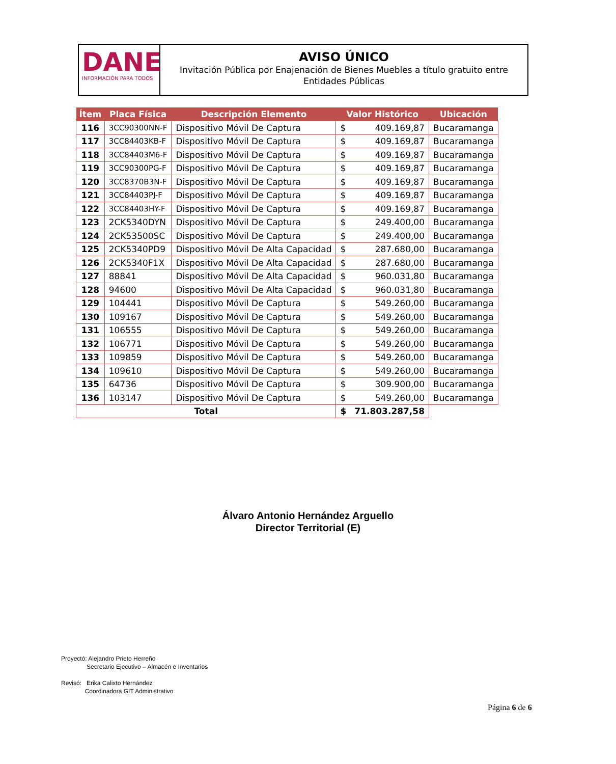DANE
INFORMACIÓN PARA TODOS
AVISO ÚNICO
Invitación Pública por Enajenación de Bienes Muebles a título gratuito entre Entidades Públicas
| Ítem | Placa Física | Descripción Elemento | Valor Histórico | | Ubicación |
| --- | --- | --- | --- | --- | --- |
| 116 | 3CC90300NN-F | Dispositivo Móvil De Captura | $ | 409.169,87 | Bucaramanga |
| 117 | 3CC84403KB-F | Dispositivo Móvil De Captura | $ | 409.169,87 | Bucaramanga |
| 118 | 3CC84403M6-F | Dispositivo Móvil De Captura | $ | 409.169,87 | Bucaramanga |
| 119 | 3CC90300PG-F | Dispositivo Móvil De Captura | $ | 409.169,87 | Bucaramanga |
| 120 | 3CC8370B3N-F | Dispositivo Móvil De Captura | $ | 409.169,87 | Bucaramanga |
| 121 | 3CC84403PJ-F | Dispositivo Móvil De Captura | $ | 409.169,87 | Bucaramanga |
| 122 | 3CC84403HY-F | Dispositivo Móvil De Captura | $ | 409.169,87 | Bucaramanga |
| 123 | 2CK5340DYN | Dispositivo Móvil De Captura | $ | 249.400,00 | Bucaramanga |
| 124 | 2CK53500SC | Dispositivo Móvil De Captura | $ | 249.400,00 | Bucaramanga |
| 125 | 2CK5340PD9 | Dispositivo Móvil De Alta Capacidad | $ | 287.680,00 | Bucaramanga |
| 126 | 2CK5340F1X | Dispositivo Móvil De Alta Capacidad | $ | 287.680,00 | Bucaramanga |
| 127 | 88841 | Dispositivo Móvil De Alta Capacidad | $ | 960.031,80 | Bucaramanga |
| 128 | 94600 | Dispositivo Móvil De Alta Capacidad | $ | 960.031,80 | Bucaramanga |
| 129 | 104441 | Dispositivo Móvil De Captura | $ | 549.260,00 | Bucaramanga |
| 130 | 109167 | Dispositivo Móvil De Captura | $ | 549.260,00 | Bucaramanga |
| 131 | 106555 | Dispositivo Móvil De Captura | $ | 549.260,00 | Bucaramanga |
| 132 | 106771 | Dispositivo Móvil De Captura | $ | 549.260,00 | Bucaramanga |
| 133 | 109859 | Dispositivo Móvil De Captura | $ | 549.260,00 | Bucaramanga |
| 134 | 109610 | Dispositivo Móvil De Captura | $ | 549.260,00 | Bucaramanga |
| 135 | 64736 | Dispositivo Móvil De Captura | $ | 309.900,00 | Bucaramanga |
| 136 | 103147 | Dispositivo Móvil De Captura | $ | 549.260,00 | Bucaramanga |
| Total | | | $ | 71.803.287,58 | |
Álvaro Antonio Hernández Arguello
Director Territorial (E)
Proyectó: Alejandro Prieto Herreño
Secretario Ejecutivo – Almacén e Inventarios
Revisó: Erika Calixto Hernández
Coordinadora GIT Administrativo
Página 6 de 6